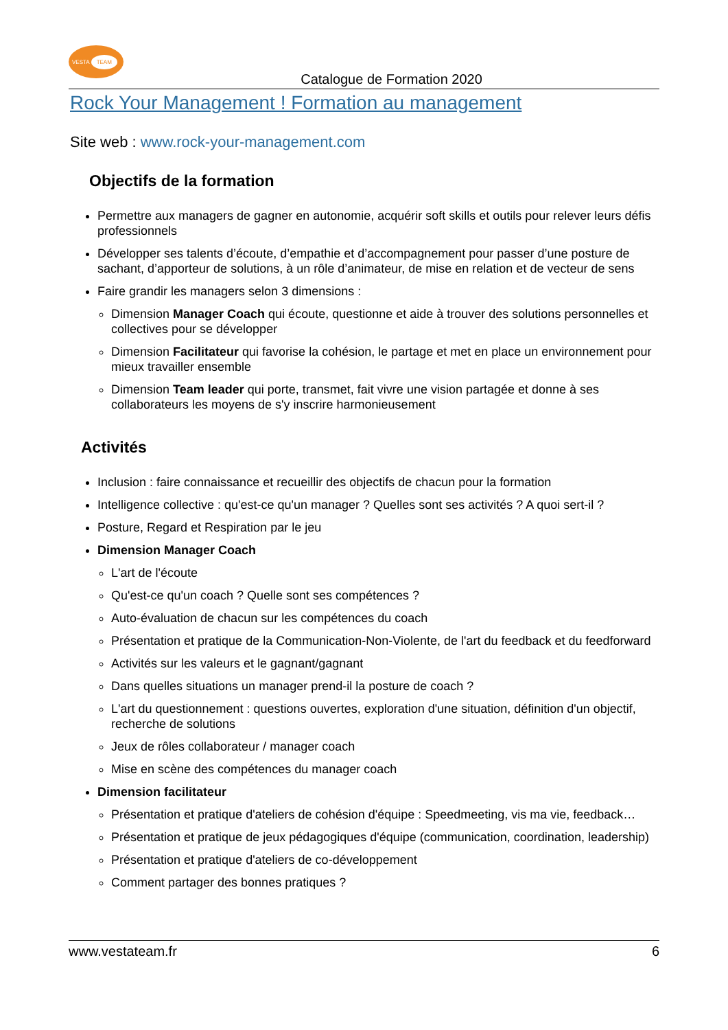VESTA TEAM
Catalogue de Formation 2020
Rock Your Management ! Formation au management
Site web : www.rock-your-management.com
Objectifs de la formation
Permettre aux managers de gagner en autonomie, acquérir soft skills et outils pour relever leurs défis professionnels
Développer ses talents d’écoute, d’empathie et d’accompagnement pour passer d’une posture de sachant, d’apporteur de solutions, à un rôle d’animateur, de mise en relation et de vecteur de sens
Faire grandir les managers selon 3 dimensions :
Dimension Manager Coach qui écoute, questionne et aide à trouver des solutions personnelles et collectives pour se développer
Dimension Facilitateur qui favorise la cohésion, le partage et met en place un environnement pour mieux travailler ensemble
Dimension Team leader qui porte, transmet, fait vivre une vision partagée et donne à ses collaborateurs les moyens de s'y inscrire harmonieusement
Activités
Inclusion : faire connaissance et recueillir des objectifs de chacun pour la formation
Intelligence collective : qu'est-ce qu'un manager ? Quelles sont ses activités ? A quoi sert-il ?
Posture, Regard et Respiration par le jeu
Dimension Manager Coach
L'art de l'écoute
Qu'est-ce qu'un coach ? Quelle sont ses compétences ?
Auto-évaluation de chacun sur les compétences du coach
Présentation et pratique de la Communication-Non-Violente, de l'art du feedback et du feedforward
Activités sur les valeurs et le gagnant/gagnant
Dans quelles situations un manager prend-il la posture de coach ?
L'art du questionnement : questions ouvertes, exploration d'une situation, définition d'un objectif, recherche de solutions
Jeux de rôles collaborateur / manager coach
Mise en scène des compétences du manager coach
Dimension facilitateur
Présentation et pratique d'ateliers de cohésion d'équipe : Speedmeeting, vis ma vie, feedback…
Présentation et pratique de jeux pédagogiques d'équipe (communication, coordination, leadership)
Présentation et pratique d'ateliers de co-développement
Comment partager des bonnes pratiques ?
www.vestateam.fr 6